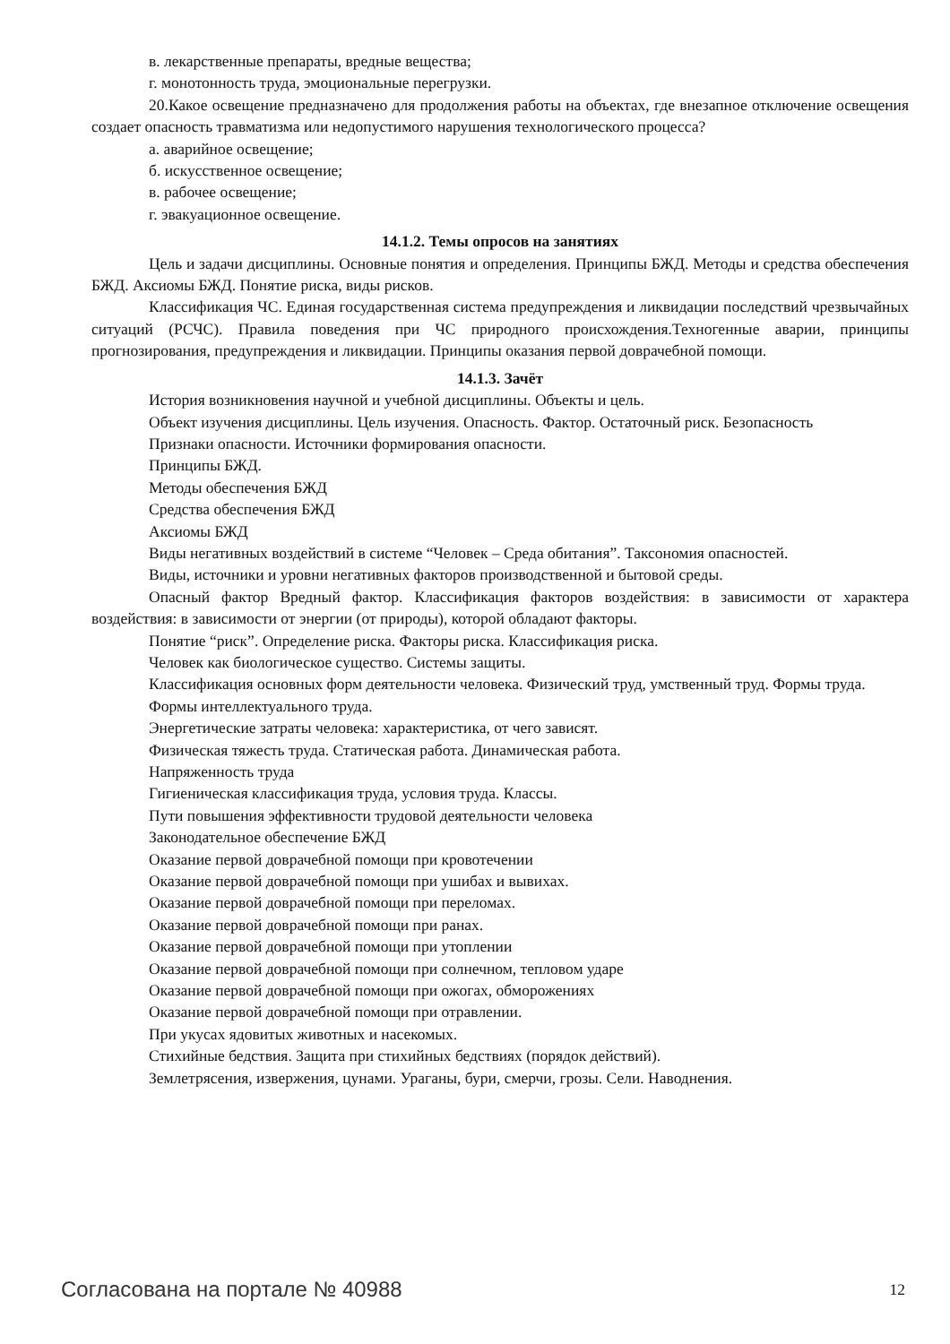в. лекарственные препараты, вредные вещества;
г. монотонность труда, эмоциональные перегрузки.
20.Какое освещение предназначено для продолжения работы на объектах, где внезапное отключение освещения создает опасность травматизма или недопустимого нарушения технологического процесса?
а. аварийное освещение;
б. искусственное освещение;
в. рабочее освещение;
г. эвакуационное освещение.
14.1.2. Темы опросов на занятиях
Цель и задачи дисциплины. Основные понятия и определения. Принципы БЖД. Методы и средства обеспечения БЖД. Аксиомы БЖД. Понятие риска, виды рисков.
Классификация ЧС. Единая государственная система предупреждения и ликвидации последствий чрезвычайных ситуаций (РСЧС). Правила поведения при ЧС природного происхождения.Техногенные аварии, принципы прогнозирования, предупреждения и ликвидации. Принципы оказания первой доврачебной помощи.
14.1.3. Зачёт
История возникновения научной и учебной дисциплины. Объекты и цель.
Объект изучения дисциплины. Цель изучения. Опасность. Фактор. Остаточный риск. Безопасность
Признаки опасности. Источники формирования опасности.
Принципы БЖД.
Методы обеспечения БЖД
Средства обеспечения БЖД
Аксиомы БЖД
Виды негативных воздействий в системе “Человек – Среда обитания”. Таксономия опасностей.
Виды, источники и уровни негативных факторов производственной и бытовой среды.
Опасный фактор Вредный фактор. Классификация факторов воздействия: в зависимости от характера воздействия: в зависимости от энергии (от природы), которой обладают факторы.
Понятие “риск”. Определение риска. Факторы риска. Классификация риска.
Человек как биологическое существо. Системы защиты.
Классификация основных форм деятельности человека. Физический труд, умственный труд. Формы труда.
Формы интеллектуального труда.
Энергетические затраты человека: характеристика, от чего зависят.
Физическая тяжесть труда. Статическая работа. Динамическая работа.
Напряженность труда
Гигиеническая классификация труда, условия труда. Классы.
Пути повышения эффективности трудовой деятельности человека
Законодательное обеспечение БЖД
Оказание первой доврачебной помощи при кровотечении
Оказание первой доврачебной помощи при ушибах и вывихах.
Оказание первой доврачебной помощи при переломах.
Оказание первой доврачебной помощи при ранах.
Оказание первой доврачебной помощи при утоплении
Оказание первой доврачебной помощи при солнечном, тепловом ударе
Оказание первой доврачебной помощи при ожогах, обморожениях
Оказание первой доврачебной помощи при отравлении.
При укусах ядовитых животных и насекомых.
Стихийные бедствия. Защита при стихийных бедствиях (порядок действий).
Землетрясения, извержения, цунами. Ураганы, бури, смерчи, грозы. Сели. Наводнения.
Согласована на портале № 40988 12